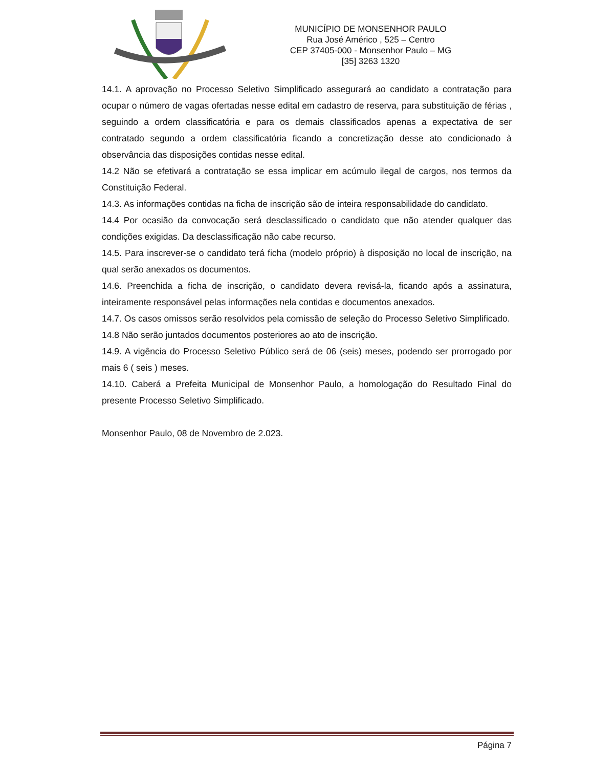MUNICÍPIO DE MONSENHOR PAULO
Rua José Américo , 525 – Centro
CEP 37405-000 - Monsenhor Paulo – MG
[35] 3263 1320
14.1. A aprovação no Processo Seletivo Simplificado assegurará ao candidato a contratação para ocupar o número de vagas ofertadas nesse edital em cadastro de reserva, para substituição de férias , seguindo a ordem classificatória e para os demais classificados apenas a expectativa de ser contratado segundo a ordem classificatória ficando a concretização desse ato condicionado à observância das disposições contidas nesse edital.
14.2 Não se efetivará a contratação se essa implicar em acúmulo ilegal de cargos, nos termos da Constituição Federal.
14.3. As informações contidas na ficha de inscrição são de inteira responsabilidade do candidato.
14.4 Por ocasião da convocação será desclassificado o candidato que não atender qualquer das condições exigidas. Da desclassificação não cabe recurso.
14.5. Para inscrever-se o candidato terá ficha (modelo próprio) à disposição no local de inscrição, na qual serão anexados os documentos.
14.6. Preenchida a ficha de inscrição, o candidato devera revisá-la, ficando após a assinatura, inteiramente responsável pelas informações nela contidas e documentos anexados.
14.7. Os casos omissos serão resolvidos pela comissão de seleção do Processo Seletivo Simplificado.
14.8 Não serão juntados documentos posteriores ao ato de inscrição.
14.9. A vigência do Processo Seletivo Público será de 06 (seis) meses, podendo ser prorrogado por mais 6 ( seis ) meses.
14.10. Caberá a Prefeita Municipal de Monsenhor Paulo, a homologação do Resultado Final do presente Processo Seletivo Simplificado.
Monsenhor Paulo, 08 de Novembro de 2.023.
Página 7